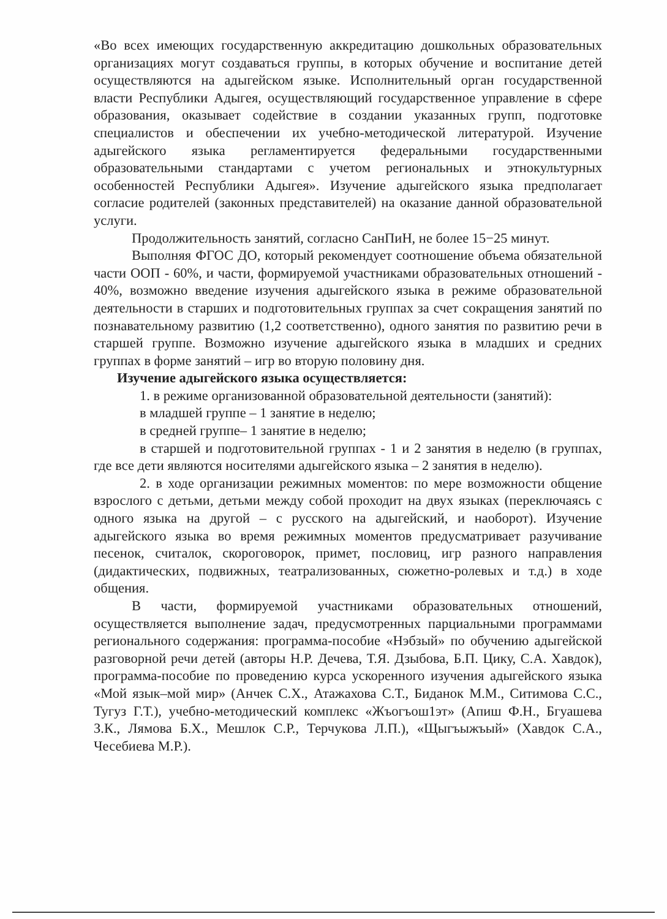«Во всех имеющих государственную аккредитацию дошкольных образовательных организациях могут создаваться группы, в которых обучение и воспитание детей осуществляются на адыгейском языке. Исполнительный орган государственной власти Республики Адыгея, осуществляющий государственное управление в сфере образования, оказывает содействие в создании указанных групп, подготовке специалистов и обеспечении их учебно-методической литературой. Изучение адыгейского языка регламентируется федеральными государственными образовательными стандартами с учетом региональных и этнокультурных особенностей Республики Адыгея». Изучение адыгейского языка предполагает согласие родителей (законных представителей) на оказание данной образовательной услуги.
Продолжительность занятий, согласно СанПиН, не более 15−25 минут.
Выполняя ФГОС ДО, который рекомендует соотношение объема обязательной части ООП - 60%, и части, формируемой участниками образовательных отношений - 40%, возможно введение изучения адыгейского языка в режиме образовательной деятельности в старших и подготовительных группах за счет сокращения занятий по познавательному развитию (1,2 соответственно), одного занятия по развитию речи в старшей группе. Возможно изучение адыгейского языка в младших и средних группах в форме занятий – игр во вторую половину дня.
Изучение адыгейского языка осуществляется:
1. в режиме организованной образовательной деятельности (занятий):
в младшей группе – 1 занятие в неделю;
в средней группе– 1 занятие в неделю;
в старшей и подготовительной группах - 1 и 2 занятия в неделю (в группах, где все дети являются носителями адыгейского языка – 2 занятия в неделю).
2. в ходе организации режимных моментов: по мере возможности общение взрослого с детьми, детьми между собой проходит на двух языках (переключаясь с одного языка на другой – с русского на адыгейский, и наоборот). Изучение адыгейского языка во время режимных моментов предусматривает разучивание песенок, считалок, скороговорок, примет, пословиц, игр разного направления (дидактических, подвижных, театрализованных, сюжетно-ролевых и т.д.) в ходе общения.
В части, формируемой участниками образовательных отношений, осуществляется выполнение задач, предусмотренных парциальными программами регионального содержания: программа-пособие «Нэбзый» по обучению адыгейской разговорной речи детей (авторы Н.Р. Дечева, Т.Я. Дзыбова, Б.П. Цику, С.А. Хавдок), программа-пособие по проведению курса ускоренного изучения адыгейского языка «Мой язык–мой мир» (Анчек С.Х., Атажахова С.Т., Биданок М.М., Ситимова С.С., Тугуз Г.Т.), учебно-методический комплекс «Жъогъош1эт» (Апиш Ф.Н., Бгуашева З.К., Лямова Б.Х., Мешлок С.Р., Терчукова Л.П.), «Щыгъыжъый» (Хавдок С.А., Чесебиева М.Р.).